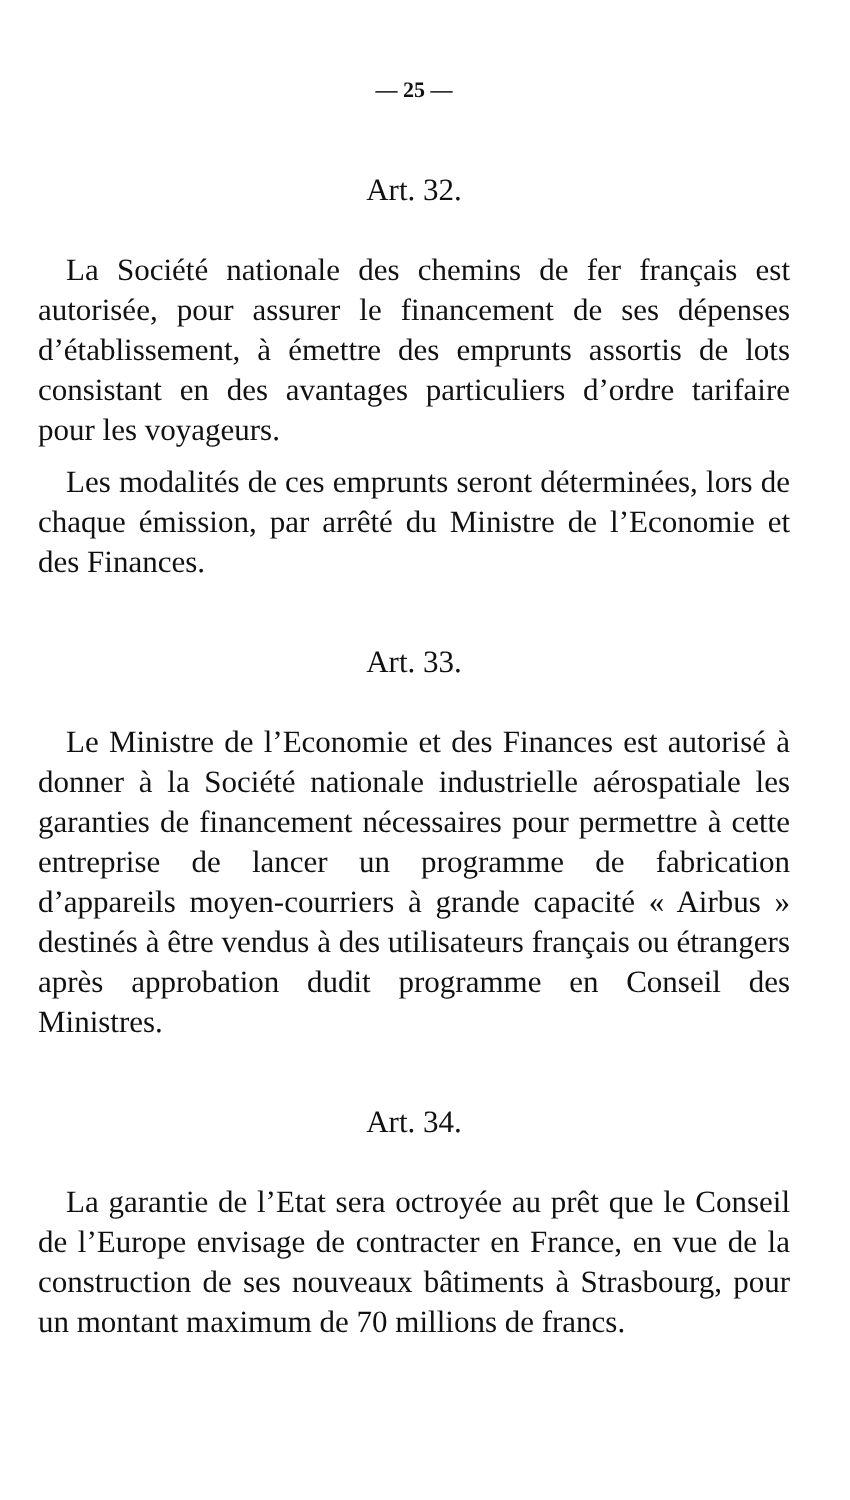— 25 —
Art. 32.
La Société nationale des chemins de fer français est autorisée, pour assurer le financement de ses dépenses d’établissement, à émettre des emprunts assortis de lots consistant en des avantages particuliers d’ordre tarifaire pour les voyageurs.
Les modalités de ces emprunts seront déterminées, lors de chaque émission, par arrêté du Ministre de l’Economie et des Finances.
Art. 33.
Le Ministre de l’Economie et des Finances est autorisé à donner à la Société nationale industrielle aérospatiale les garanties de financement nécessaires pour permettre à cette entreprise de lancer un programme de fabrication d’appareils moyen-courriers à grande capacité « Airbus » destinés à être vendus à des utilisateurs français ou étrangers après approbation dudit programme en Conseil des Ministres.
Art. 34.
La garantie de l’Etat sera octroyée au prêt que le Conseil de l’Europe envisage de contracter en France, en vue de la construction de ses nouveaux bâtiments à Strasbourg, pour un montant maximum de 70 millions de francs.